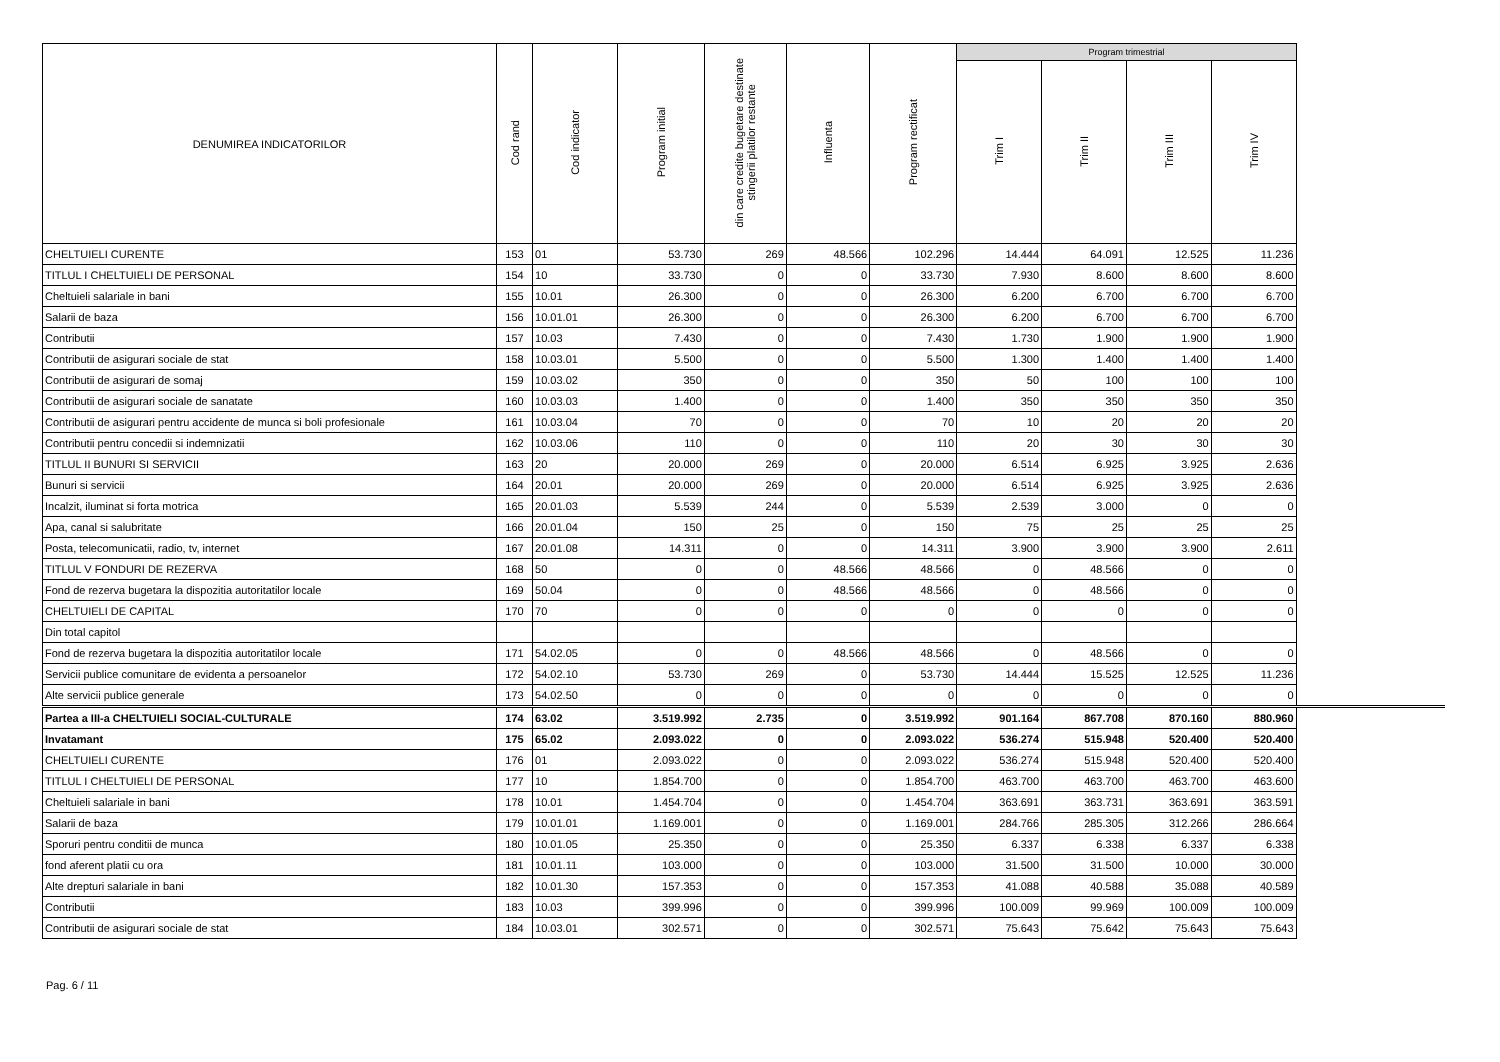| DENUMIREA INDICATORILOR | Cod rand | Cod indicator | Program initial | din care credite bugetare destinate stingerii platilor restante | Influenta | Program rectificat | Program trimestrial | | | |
| --- | --- | --- | --- | --- | --- | --- | --- | --- | --- | --- |
| | | | | | | | Trim I | Trim II | Trim III | Trim IV |
| CHELTUIELI CURENTE | 153 | 01 | 53.730 | 269 | 48.566 | 102.296 | 14.444 | 64.091 | 12.525 | 11.236 |
| TITLUL I CHELTUIELI DE PERSONAL | 154 | 10 | 33.730 | 0 | 0 | 33.730 | 7.930 | 8.600 | 8.600 | 8.600 |
| Cheltuieli salariale in bani | 155 | 10.01 | 26.300 | 0 | 0 | 26.300 | 6.200 | 6.700 | 6.700 | 6.700 |
| Salarii de baza | 156 | 10.01.01 | 26.300 | 0 | 0 | 26.300 | 6.200 | 6.700 | 6.700 | 6.700 |
| Contributii | 157 | 10.03 | 7.430 | 0 | 0 | 7.430 | 1.730 | 1.900 | 1.900 | 1.900 |
| Contributii de asigurari sociale de stat | 158 | 10.03.01 | 5.500 | 0 | 0 | 5.500 | 1.300 | 1.400 | 1.400 | 1.400 |
| Contributii de asigurari de somaj | 159 | 10.03.02 | 350 | 0 | 0 | 350 | 50 | 100 | 100 | 100 |
| Contributii de asigurari sociale de sanatate | 160 | 10.03.03 | 1.400 | 0 | 0 | 1.400 | 350 | 350 | 350 | 350 |
| Contributii de asigurari pentru accidente de munca si boli profesionale | 161 | 10.03.04 | 70 | 0 | 0 | 70 | 10 | 20 | 20 | 20 |
| Contributii pentru concedii si indemnizatii | 162 | 10.03.06 | 110 | 0 | 0 | 110 | 20 | 30 | 30 | 30 |
| TITLUL II BUNURI SI SERVICII | 163 | 20 | 20.000 | 269 | 0 | 20.000 | 6.514 | 6.925 | 3.925 | 2.636 |
| Bunuri si servicii | 164 | 20.01 | 20.000 | 269 | 0 | 20.000 | 6.514 | 6.925 | 3.925 | 2.636 |
| Incalzit, iluminat si forta motrica | 165 | 20.01.03 | 5.539 | 244 | 0 | 5.539 | 2.539 | 3.000 | 0 | 0 |
| Apa, canal si salubritate | 166 | 20.01.04 | 150 | 25 | 0 | 150 | 75 | 25 | 25 | 25 |
| Posta, telecomunicatii, radio, tv, internet | 167 | 20.01.08 | 14.311 | 0 | 0 | 14.311 | 3.900 | 3.900 | 3.900 | 2.611 |
| TITLUL V FONDURI DE REZERVA | 168 | 50 | 0 | 0 | 48.566 | 48.566 | 0 | 48.566 | 0 | 0 |
| Fond de rezerva bugetara la dispozitia autoritatilor locale | 169 | 50.04 | 0 | 0 | 48.566 | 48.566 | 0 | 48.566 | 0 | 0 |
| CHELTUIELI DE CAPITAL | 170 | 70 | 0 | 0 | 0 | 0 | 0 | 0 | 0 | 0 |
| Din total capitol | | | | | | | | | | |
| Fond de rezerva bugetara la dispozitia autoritatilor locale | 171 | 54.02.05 | 0 | 0 | 48.566 | 48.566 | 0 | 48.566 | 0 | 0 |
| Servicii publice comunitare de evidenta a persoanelor | 172 | 54.02.10 | 53.730 | 269 | 0 | 53.730 | 14.444 | 15.525 | 12.525 | 11.236 |
| Alte servicii publice generale | 173 | 54.02.50 | 0 | 0 | 0 | 0 | 0 | 0 | 0 | 0 |
| Partea a III-a CHELTUIELI SOCIAL-CULTURALE | 174 | 63.02 | 3.519.992 | 2.735 | 0 | 3.519.992 | 901.164 | 867.708 | 870.160 | 880.960 |
| Invatamant | 175 | 65.02 | 2.093.022 | 0 | 0 | 2.093.022 | 536.274 | 515.948 | 520.400 | 520.400 |
| CHELTUIELI CURENTE | 176 | 01 | 2.093.022 | 0 | 0 | 2.093.022 | 536.274 | 515.948 | 520.400 | 520.400 |
| TITLUL I CHELTUIELI DE PERSONAL | 177 | 10 | 1.854.700 | 0 | 0 | 1.854.700 | 463.700 | 463.700 | 463.700 | 463.600 |
| Cheltuieli salariale in bani | 178 | 10.01 | 1.454.704 | 0 | 0 | 1.454.704 | 363.691 | 363.731 | 363.691 | 363.591 |
| Salarii de baza | 179 | 10.01.01 | 1.169.001 | 0 | 0 | 1.169.001 | 284.766 | 285.305 | 312.266 | 286.664 |
| Sporuri pentru conditii de munca | 180 | 10.01.05 | 25.350 | 0 | 0 | 25.350 | 6.337 | 6.338 | 6.337 | 6.338 |
| fond aferent platii cu ora | 181 | 10.01.11 | 103.000 | 0 | 0 | 103.000 | 31.500 | 31.500 | 10.000 | 30.000 |
| Alte drepturi salariale in bani | 182 | 10.01.30 | 157.353 | 0 | 0 | 157.353 | 41.088 | 40.588 | 35.088 | 40.589 |
| Contributii | 183 | 10.03 | 399.996 | 0 | 0 | 399.996 | 100.009 | 99.969 | 100.009 | 100.009 |
| Contributii de asigurari sociale de stat | 184 | 10.03.01 | 302.571 | 0 | 0 | 302.571 | 75.643 | 75.642 | 75.643 | 75.643 |
Pag. 6 / 11